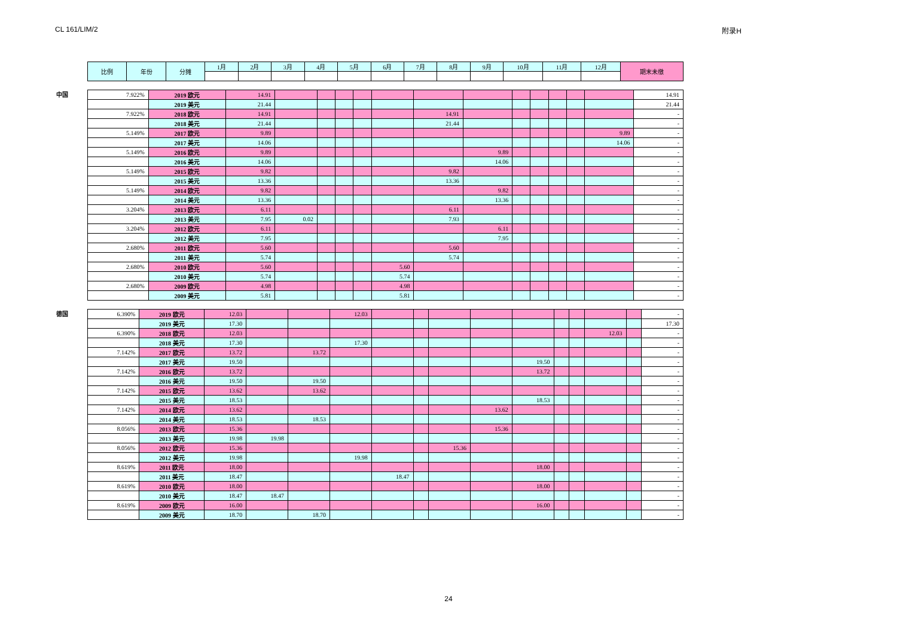CL 161/LIM/2 附录H
| 比例 | 年份 | 分摊 | 1月 | 2月 | 3月 | 4月 | 5月 | 6月 | 7月 | 8月 | 9月 | 10月 | 11月 | 12月 | 期末未缴 |
| --- | --- | --- | --- | --- | --- | --- | --- | --- | --- | --- | --- | --- | --- | --- | --- |
中国
| 7.922% | 2019 欧元 | 14.91 | | | | | | | | | | | | | 14.91 |
| | 2019 美元 | 21.44 | | | | | | | | | | | | | 21.44 |
| 7.922% | 2018 欧元 | 14.91 | | | | | | 14.91 | | | | | | | - |
| | 2018 美元 | 21.44 | | | | | | 21.44 | | | | | | | - |
| 5.149% | 2017 欧元 | 9.89 | | | | | | | | | | | | 9.89 | - |
| | 2017 美元 | 14.06 | | | | | | | | | | | | 14.06 | - |
| 5.149% | 2016 欧元 | 9.89 | | | | | | | 9.89 | | | | | | - |
| | 2016 美元 | 14.06 | | | | | | | 14.06 | | | | | | - |
| 5.149% | 2015 欧元 | 9.82 | | | | | | 9.82 | | | | | | | - |
| | 2015 美元 | 13.36 | | | | | | 13.36 | | | | | | | - |
| 5.149% | 2014 欧元 | 9.82 | | | | | | | 9.82 | | | | | | - |
| | 2014 美元 | 13.36 | | | | | | | 13.36 | | | | | | - |
| 3.204% | 2013 欧元 | 6.11 | | | | | | 6.11 | | | | | | | - |
| | 2013 美元 | 7.95 | 0.02 | | | | | 7.93 | | | | | | | - |
| 3.204% | 2012 欧元 | 6.11 | | | | | | | 6.11 | | | | | | - |
| | 2012 美元 | 7.95 | | | | | | | 7.95 | | | | | | - |
| 2.680% | 2011 欧元 | 5.60 | | | | | | 5.60 | | | | | | | - |
| | 2011 美元 | 5.74 | | | | | | 5.74 | | | | | | | - |
| 2.680% | 2010 欧元 | 5.60 | | | | | 5.60 | | | | | | | | - |
| | 2010 美元 | 5.74 | | | | | 5.74 | | | | | | | | - |
| 2.680% | 2009 欧元 | 4.98 | | | | | 4.98 | | | | | | | | - |
| | 2009 美元 | 5.81 | | | | | 5.81 | | | | | | | | - |
德国
| 6.390% | 2019 欧元 | 12.03 | | | 12.03 | | | | | | | | | | - |
| | 2019 美元 | 17.30 | | | | | | | | | | | | | 17.30 |
| 6.390% | 2018 欧元 | 12.03 | | | | | | | | | | | 12.03 | | - |
| | 2018 美元 | 17.30 | | | 17.30 | | | | | | | | | | - |
| 7.142% | 2017 欧元 | 13.72 | | 13.72 | | | | | | | | | | | - |
| | 2017 美元 | 19.50 | | | | | | | | 19.50 | | | | | - |
| 7.142% | 2016 欧元 | 13.72 | | | | | | | | 13.72 | | | | | - |
| | 2016 美元 | 19.50 | | 19.50 | | | | | | | | | | | - |
| 7.142% | 2015 欧元 | 13.62 | | 13.62 | | | | | | | | | | | - |
| | 2015 美元 | 18.53 | | | | | | | | 18.53 | | | | | - |
| 7.142% | 2014 欧元 | 13.62 | | | | | | | 13.62 | | | | | | - |
| | 2014 美元 | 18.53 | | 18.53 | | | | | | | | | | | - |
| 8.056% | 2013 欧元 | 15.36 | | | | | | | 15.36 | | | | | | - |
| | 2013 美元 | 19.98 | 19.98 | | | | | | | | | | | | - |
| 8.056% | 2012 欧元 | 15.36 | | | | | | 15.36 | | | | | | | - |
| | 2012 美元 | 19.98 | | | 19.98 | | | | | | | | | | - |
| 8.619% | 2011 欧元 | 18.00 | | | | | | | | 18.00 | | | | | - |
| | 2011 美元 | 18.47 | | | | 18.47 | | | | | | | | | - |
| 8.619% | 2010 欧元 | 18.00 | | | | | | | | 18.00 | | | | | - |
| | 2010 美元 | 18.47 | 18.47 | | | | | | | | | | | | - |
| 8.619% | 2009 欧元 | 16.00 | | | | | | | | 16.00 | | | | | - |
| | 2009 美元 | 18.70 | | 18.70 | | | | | | | | | | | - |
24